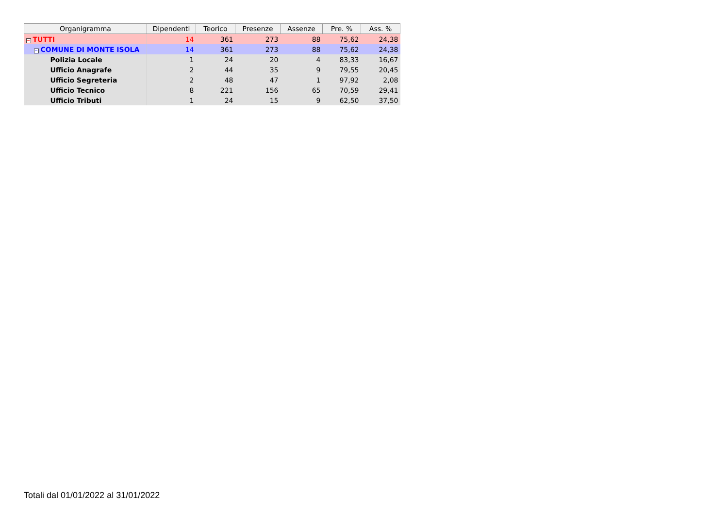| Organigramma | Dipendenti | Teorico | Presenze | Assenze | Pre. % | Ass. % |
| --- | --- | --- | --- | --- | --- | --- |
| − TUTTI | 14 | 361 | 273 | 88 | 75,62 | 24,38 |
| − COMUNE DI MONTE ISOLA | 14 | 361 | 273 | 88 | 75,62 | 24,38 |
| Polizia Locale | 1 | 24 | 20 | 4 | 83,33 | 16,67 |
| Ufficio Anagrafe | 2 | 44 | 35 | 9 | 79,55 | 20,45 |
| Ufficio Segreteria | 2 | 48 | 47 | 1 | 97,92 | 2,08 |
| Ufficio Tecnico | 8 | 221 | 156 | 65 | 70,59 | 29,41 |
| Ufficio Tributi | 1 | 24 | 15 | 9 | 62,50 | 37,50 |
Totali dal 01/01/2022 al 31/01/2022